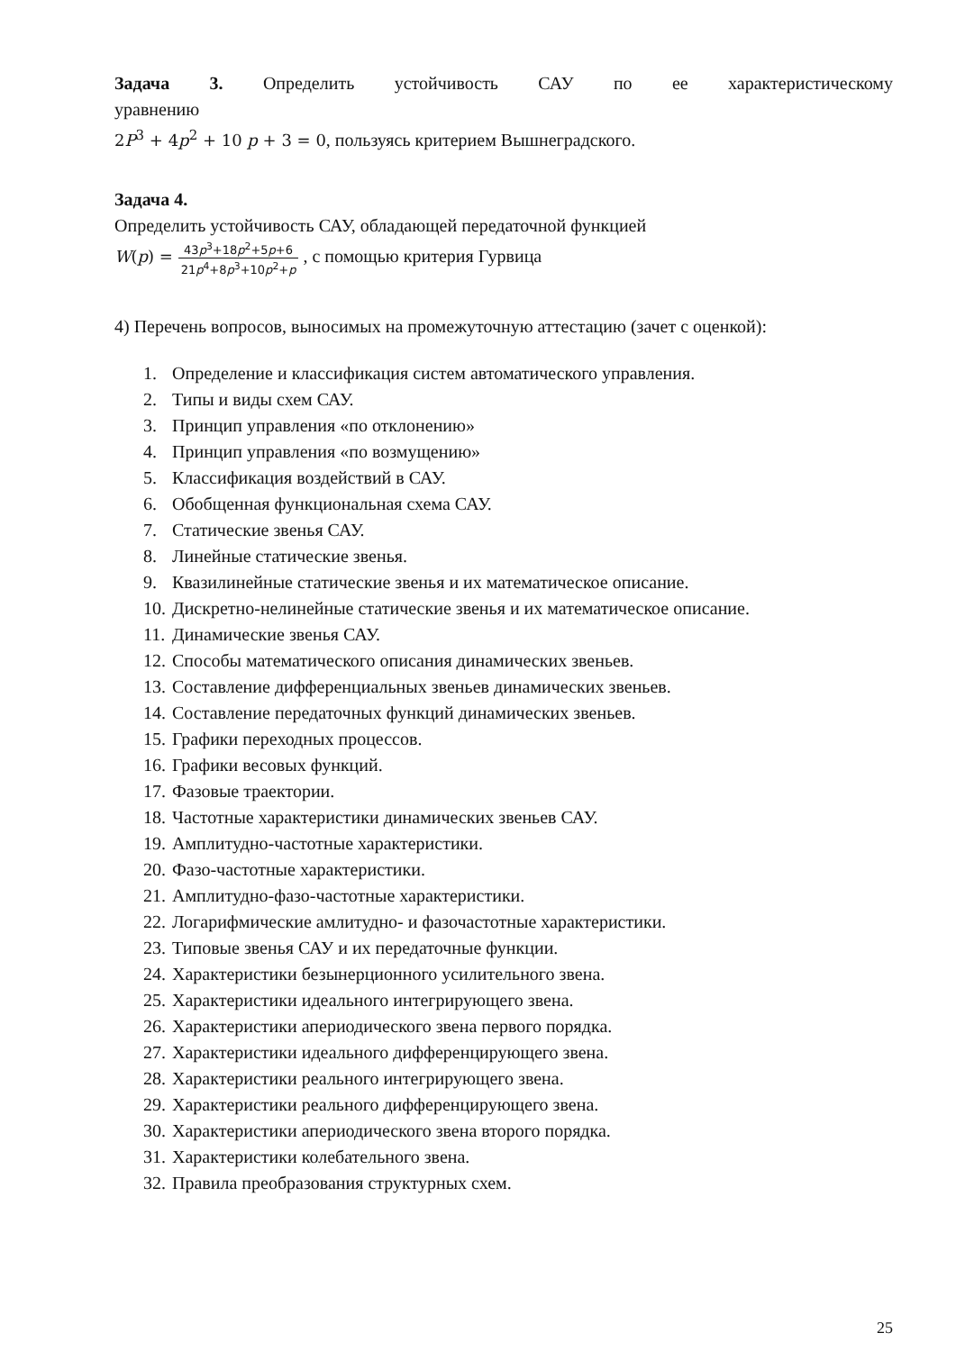Задача 3. Определить устойчивость САУ по ее характеристическому
уравнению
2P<sup>3</sup> + 4p<sup>2</sup> + 10 p + 3 = 0, пользуясь критерием Вышнеградского.
Задача 4.
Определить устойчивость САУ, обладающей передаточной функцией
W(p) = 43p<sup>3</sup>+18p<sup>2</sup>+5p+6 21p<sup>4</sup>+8p<sup>3</sup>+10p<sup>2</sup>+p , с помощью критерия Гурвица
4) Перечень вопросов, выносимых на промежуточную аттестацию (зачет с оценкой):
1. Определение и классификация систем автоматического управления.
2. Типы и виды схем САУ.
3. Принцип управления «по отклонению»
4. Принцип управления «по возмущению»
5. Классификация воздействий в САУ.
6. Обобщенная функциональная схема САУ.
7. Статические звенья САУ.
8. Линейные статические звенья.
9. Квазилинейные статические звенья и их математическое описание.
10. Дискретно-нелинейные статические звенья и их математическое описание.
11. Динамические звенья САУ.
12. Способы математического описания динамических звеньев.
13. Составление дифференциальных звеньев динамических звеньев.
14. Составление передаточных функций динамических звеньев.
15. Графики переходных процессов.
16. Графики весовых функций.
17. Фазовые траектории.
18. Частотные характеристики динамических звеньев САУ.
19. Амплитудно-частотные характеристики.
20. Фазо-частотные характеристики.
21. Амплитудно-фазо-частотные характеристики.
22. Логарифмические амлитудно- и фазочастотные характеристики.
23. Типовые звенья САУ и их передаточные функции.
24. Характеристики безынерционного усилительного звена.
25. Характеристики идеального интегрирующего звена.
26. Характеристики апериодического звена первого порядка.
27. Характеристики идеального дифференцирующего звена.
28. Характеристики реального интегрирующего звена.
29. Характеристики реального дифференцирующего звена.
30. Характеристики апериодического звена второго порядка.
31. Характеристики колебательного звена.
32. Правила преобразования структурных схем.
25